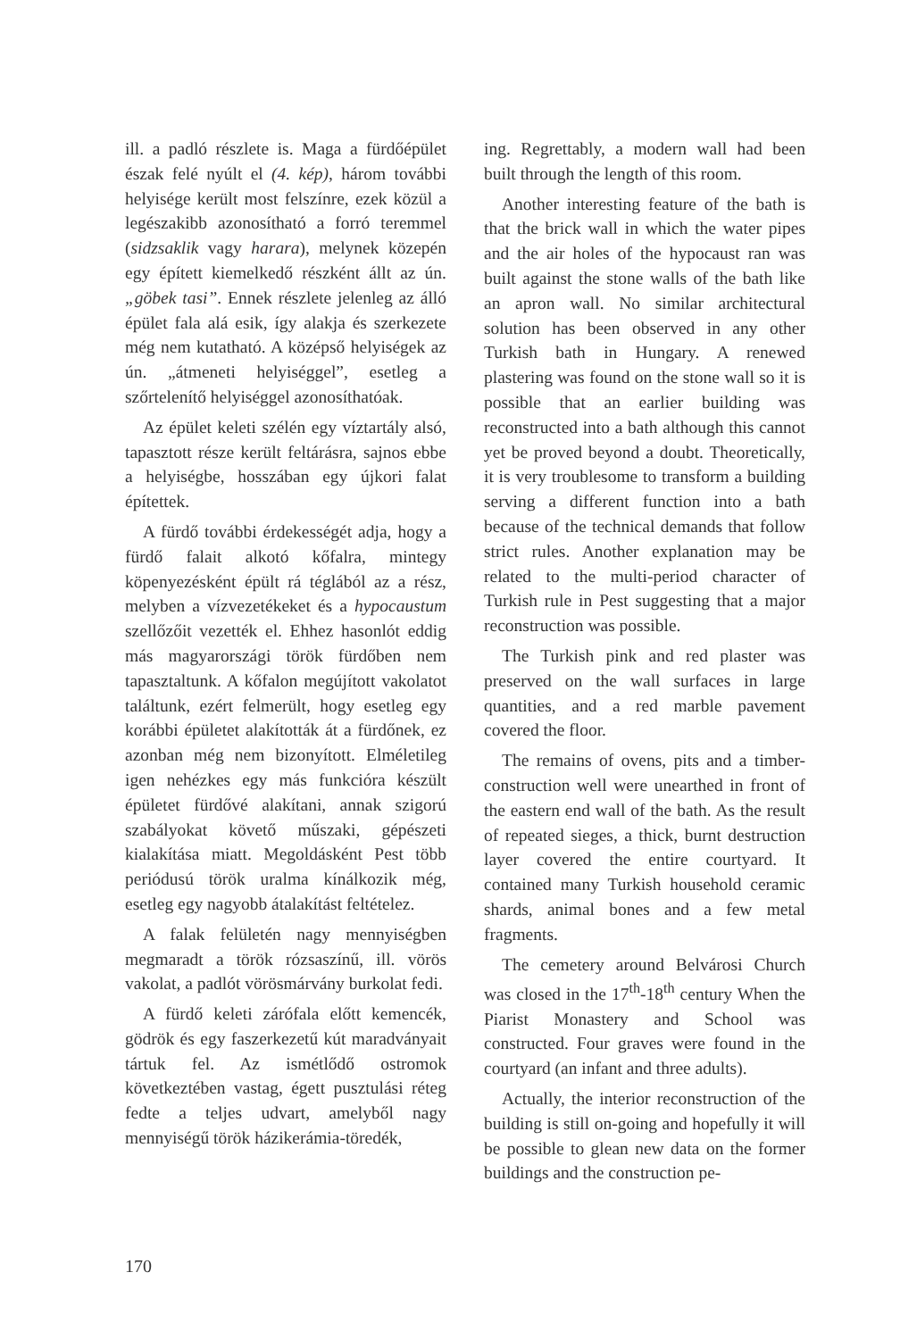ill. a padló részlete is. Maga a fürdőépület észak felé nyúlt el (4. kép), három további helyisége került most felszínre, ezek közül a legészakibb azonosítható a forró teremmel (sidzsaklik vagy harara), melynek közepén egy épített kiemelkedő részként állt az ún. „göbek tasi”. Ennek részlete jelenleg az álló épület fala alá esik, így alakja és szerkezete még nem kutatható. A középső helyiségek az ún. „átmeneti helyiséggel”, esetleg a szőrtelenítő helyiséggel azonosíthatóak.
Az épület keleti szélén egy víztartály alsó, tapasztott része került feltárásra, sajnos ebbe a helyiségbe, hosszában egy újkori falat építettek.
A fürdő további érdekességét adja, hogy a fürdő falait alkotó kőfalra, mintegy köpenyezésként épült rá téglából az a rész, melyben a vízvezetékeket és a hypocaustum szellőzőit vezették el. Ehhez hasonlót eddig más magyarországi török fürdőben nem tapasztaltunk. A kőfalon megújított vakolatot találtunk, ezért felmerült, hogy esetleg egy korábbi épületet alakították át a fürdőnek, ez azonban még nem bizonyított. Elméletileg igen nehézkes egy más funkcióra készült épületet fürdővé alakítani, annak szigorú szabályokat követő műszaki, gépészeti kialakítása miatt. Megoldásként Pest több periódusú török uralma kínálkozik még, esetleg egy nagyobb átalakítást feltételez.
A falak felületén nagy mennyiségben megmaradt a török rózsaszínű, ill. vörös vakolat, a padlót vörösmárvány burkolat fedi.
A fürdő keleti zárófala előtt kemencék, gödrök és egy faszerkezetű kút maradványait tártuk fel. Az ismétlődő ostromok következtében vastag, égett pusztulási réteg fedte a teljes udvart, amelyből nagy mennyiségű török házikerámia-töredék,
ing. Regrettably, a modern wall had been built through the length of this room.
Another interesting feature of the bath is that the brick wall in which the water pipes and the air holes of the hypocaust ran was built against the stone walls of the bath like an apron wall. No similar architectural solution has been observed in any other Turkish bath in Hungary. A renewed plastering was found on the stone wall so it is possible that an earlier building was reconstructed into a bath although this cannot yet be proved beyond a doubt. Theoretically, it is very troublesome to transform a building serving a different function into a bath because of the technical demands that follow strict rules. Another explanation may be related to the multi-period character of Turkish rule in Pest suggesting that a major reconstruction was possible.
The Turkish pink and red plaster was preserved on the wall surfaces in large quantities, and a red marble pavement covered the floor.
The remains of ovens, pits and a timber-construction well were unearthed in front of the eastern end wall of the bath. As the result of repeated sieges, a thick, burnt destruction layer covered the entire courtyard. It contained many Turkish household ceramic shards, animal bones and a few metal fragments.
The cemetery around Belvárosi Church was closed in the 17<sup>th</sup>-18<sup>th</sup> century When the Piarist Monastery and School was constructed. Four graves were found in the courtyard (an infant and three adults).
Actually, the interior reconstruction of the building is still on-going and hopefully it will be possible to glean new data on the former buildings and the construction pe-
170